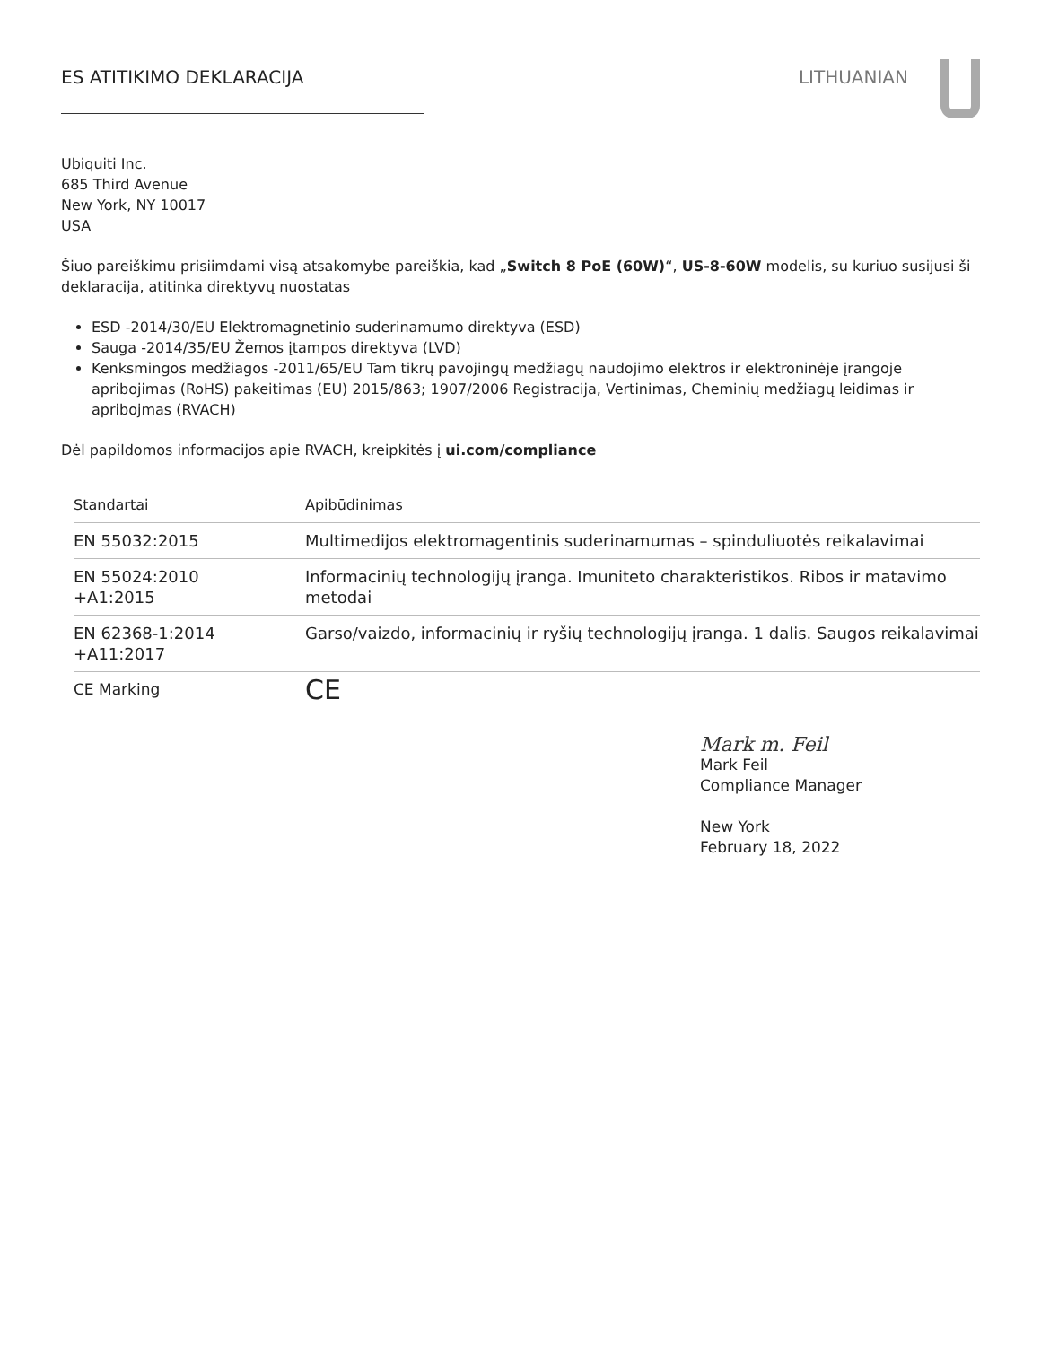ES ATITIKIMO DEKLARACIJA LITHUANIAN
Ubiquiti Inc.
685 Third Avenue
New York, NY 10017
USA
Šiuo pareiškimu prisiimdami visą atsakomybe pareiškia, kad „Switch 8 PoE (60W)“, US-8-60W modelis, su kuriuo susijusi ši deklaracija, atitinka direktyvų nuostatas
ESD -2014/30/EU Elektromagnetinio suderinamumo direktyva (ESD)
Sauga -2014/35/EU Žemos įtampos direktyva (LVD)
Kenksmingos medžiagos -2011/65/EU Tam tikrų pavojingų medžiagų naudojimo elektros ir elektroninėje įrangoje apribojimas (RoHS) pakeitimas (EU) 2015/863; 1907/2006 Registracija, Vertinimas, Cheminių medžiagų leidimas ir apribojmas (RVACH)
Dėl papildomos informacijos apie RVACH, kreipkitės į ui.com/compliance
| Standartai | Apibūdinimas |
| --- | --- |
| EN 55032:2015 | Multimedijos elektromagentinis suderinamumas – spinduliuotės reikalavimai |
| EN 55024:2010 +A1:2015 | Informacinių technologijų įranga. Imuniteto charakteristikos. Ribos ir matavimo metodai |
| EN 62368-1:2014 +A11:2017 | Garso/vaizdo, informacinių ir ryšių technologijų įranga. 1 dalis. Saugos reikalavimai |
| CE Marking | CE |
Mark m. Feil
Mark Feil
Compliance Manager
New York
February 18, 2022